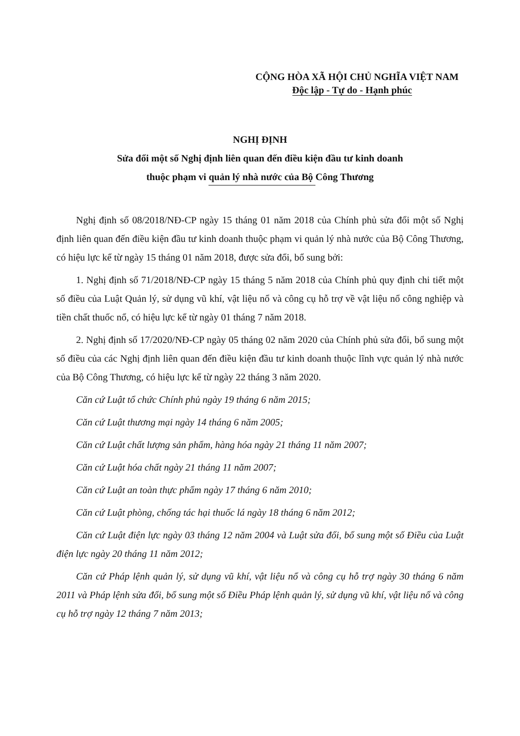CỘNG HÒA XÃ HỘI CHỦ NGHĨA VIỆT NAM
Độc lập - Tự do - Hạnh phúc
NGHỊ ĐỊNH
Sửa đổi một số Nghị định liên quan đến điều kiện đầu tư kinh doanh
thuộc phạm vi quản lý nhà nước của Bộ Công Thương
Nghị định số 08/2018/NĐ-CP ngày 15 tháng 01 năm 2018 của Chính phủ sửa đổi một số Nghị định liên quan đến điều kiện đầu tư kinh doanh thuộc phạm vi quản lý nhà nước của Bộ Công Thương, có hiệu lực kể từ ngày 15 tháng 01 năm 2018, được sửa đổi, bổ sung bởi:
1. Nghị định số 71/2018/NĐ-CP ngày 15 tháng 5 năm 2018 của Chính phủ quy định chi tiết một số điều của Luật Quản lý, sử dụng vũ khí, vật liệu nổ và công cụ hỗ trợ về vật liệu nổ công nghiệp và tiền chất thuốc nổ, có hiệu lực kể từ ngày 01 tháng 7 năm 2018.
2. Nghị định số 17/2020/NĐ-CP ngày 05 tháng 02 năm 2020 của Chính phủ sửa đổi, bổ sung một số điều của các Nghị định liên quan đến điều kiện đầu tư kinh doanh thuộc lĩnh vực quản lý nhà nước của Bộ Công Thương, có hiệu lực kể từ ngày 22 tháng 3 năm 2020.
Căn cứ Luật tổ chức Chính phủ ngày 19 tháng 6 năm 2015;
Căn cứ Luật thương mại ngày 14 tháng 6 năm 2005;
Căn cứ Luật chất lượng sản phẩm, hàng hóa ngày 21 tháng 11 năm 2007;
Căn cứ Luật hóa chất ngày 21 tháng 11 năm 2007;
Căn cứ Luật an toàn thực phẩm ngày 17 tháng 6 năm 2010;
Căn cứ Luật phòng, chống tác hại thuốc lá ngày 18 tháng 6 năm 2012;
Căn cứ Luật điện lực ngày 03 tháng 12 năm 2004 và Luật sửa đổi, bổ sung một số Điều của Luật điện lực ngày 20 tháng 11 năm 2012;
Căn cứ Pháp lệnh quản lý, sử dụng vũ khí, vật liệu nổ và công cụ hỗ trợ ngày 30 tháng 6 năm 2011 và Pháp lệnh sửa đổi, bổ sung một số Điều Pháp lệnh quản lý, sử dụng vũ khí, vật liệu nổ và công cụ hỗ trợ ngày 12 tháng 7 năm 2013;